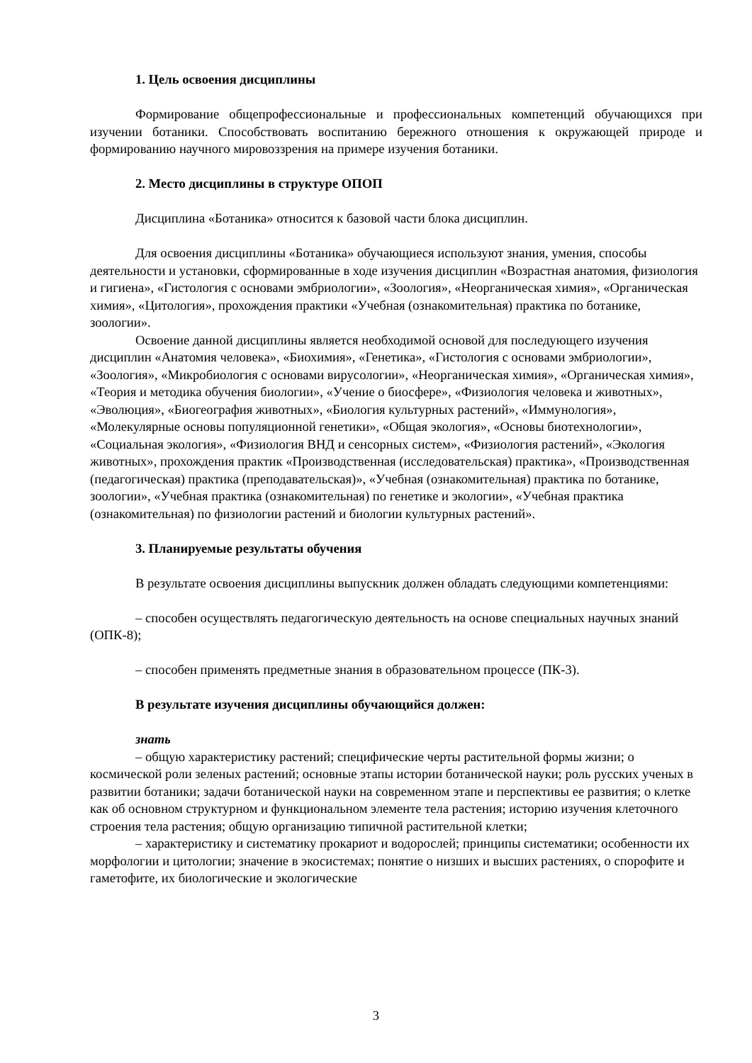1. Цель освоения дисциплины
Формирование общепрофессиональные и профессиональных компетенций обучающихся при изучении ботаники. Способствовать воспитанию бережного отношения к окружающей природе и формированию научного мировоззрения на примере изучения ботаники.
2. Место дисциплины в структуре ОПОП
Дисциплина «Ботаника» относится к базовой части блока дисциплин.
Для освоения дисциплины «Ботаника» обучающиеся используют знания, умения, способы деятельности и установки, сформированные в ходе изучения дисциплин «Возрастная анатомия, физиология и гигиена», «Гистология с основами эмбриологии», «Зоология», «Неорганическая химия», «Органическая химия», «Цитология», прохождения практики «Учебная (ознакомительная) практика по ботанике, зоологии».
Освоение данной дисциплины является необходимой основой для последующего изучения дисциплин «Анатомия человека», «Биохимия», «Генетика», «Гистология с основами эмбриологии», «Зоология», «Микробиология с основами вирусологии», «Неорганическая химия», «Органическая химия», «Теория и методика обучения биологии», «Учение о биосфере», «Физиология человека и животных», «Эволюция», «Биогеография животных», «Биология культурных растений», «Иммунология», «Молекулярные основы популяционной генетики», «Общая экология», «Основы биотехнологии», «Социальная экология», «Физиология ВНД и сенсорных систем», «Физиология растений», «Экология животных», прохождения практик «Производственная (исследовательская) практика», «Производственная (педагогическая) практика (преподавательская)», «Учебная (ознакомительная) практика по ботанике, зоологии», «Учебная практика (ознакомительная) по генетике и экологии», «Учебная практика (ознакомительная) по физиологии растений и биологии культурных растений».
3. Планируемые результаты обучения
В результате освоения дисциплины выпускник должен обладать следующими компетенциями:
– способен осуществлять педагогическую деятельность на основе специальных научных знаний (ОПК-8);
– способен применять предметные знания в образовательном процессе (ПК-3).
В результате изучения дисциплины обучающийся должен:
знать
– общую характеристику растений; специфические черты растительной формы жизни; о космической роли зеленых растений; основные этапы истории ботанической науки; роль русских ученых в развитии ботаники; задачи ботанической науки на современном этапе и перспективы ее развития; о клетке как об основном структурном и функциональном элементе тела растения; историю изучения клеточного строения тела растения; общую организацию типичной растительной клетки;
– характеристику и систематику прокариот и водорослей; принципы систематики; особенности их морфологии и цитологии; значение в экосистемах; понятие о низших и высших растениях, о спорофите и гаметофите, их биологические и экологические
3